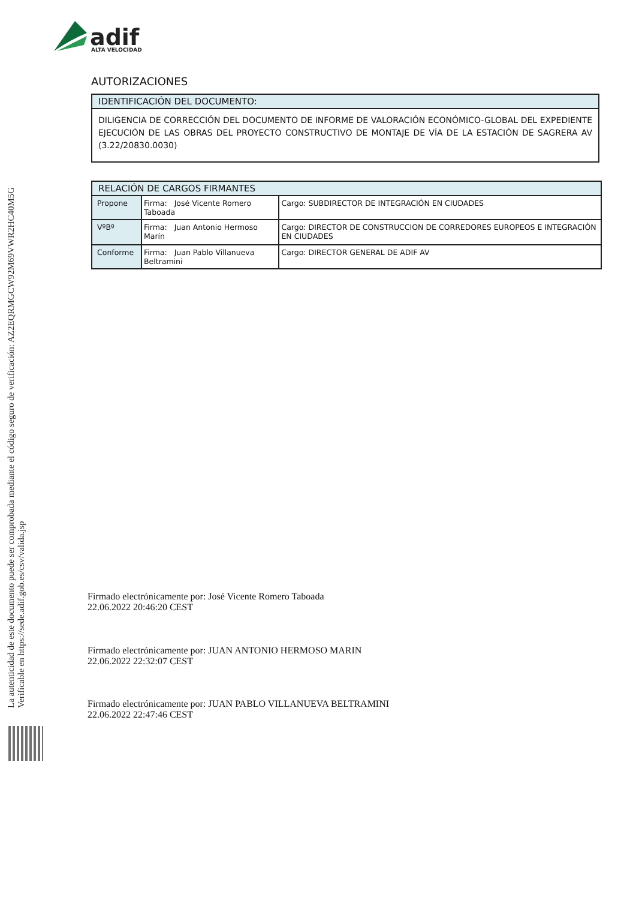adif
ALTA VELOCIDAD
La autenticidad de este documento puede ser comprobada mediante el código seguro de verificación: AZ2EQRMGCW92M69VWR2HC40M5G
Verificable en https://sede.adif.gob.es/csv/valida.jsp
AUTORIZACIONES
IDENTIFICACIÓN DEL DOCUMENTO:
DILIGENCIA DE CORRECCIÓN DEL DOCUMENTO DE INFORME DE VALORACIÓN ECONÓMICO-GLOBAL DEL EXPEDIENTE EJECUCIÓN DE LAS OBRAS DEL PROYECTO CONSTRUCTIVO DE MONTAJE DE VÍA DE LA ESTACIÓN DE SAGRERA AV (3.22/20830.0030)
| RELACIÓN DE CARGOS FIRMANTES | | |
| --- | --- | --- |
| Propone | Firma: José Vicente Romero Taboada | Cargo: SUBDIRECTOR DE INTEGRACIÓN EN CIUDADES |
| VºBº | Firma: Juan Antonio Hermoso Marín | Cargo: DIRECTOR DE CONSTRUCCION DE CORREDORES EUROPEOS E INTEGRACIÓN EN CIUDADES |
| Conforme | Firma: Juan Pablo Villanueva Beltramini | Cargo: DIRECTOR GENERAL DE ADIF AV |
Firmado electrónicamente por: José Vicente Romero Taboada
22.06.2022 20:46:20 CEST
Firmado electrónicamente por: JUAN ANTONIO HERMOSO MARIN
22.06.2022 22:32:07 CEST
Firmado electrónicamente por: JUAN PABLO VILLANUEVA BELTRAMINI
22.06.2022 22:47:46 CEST